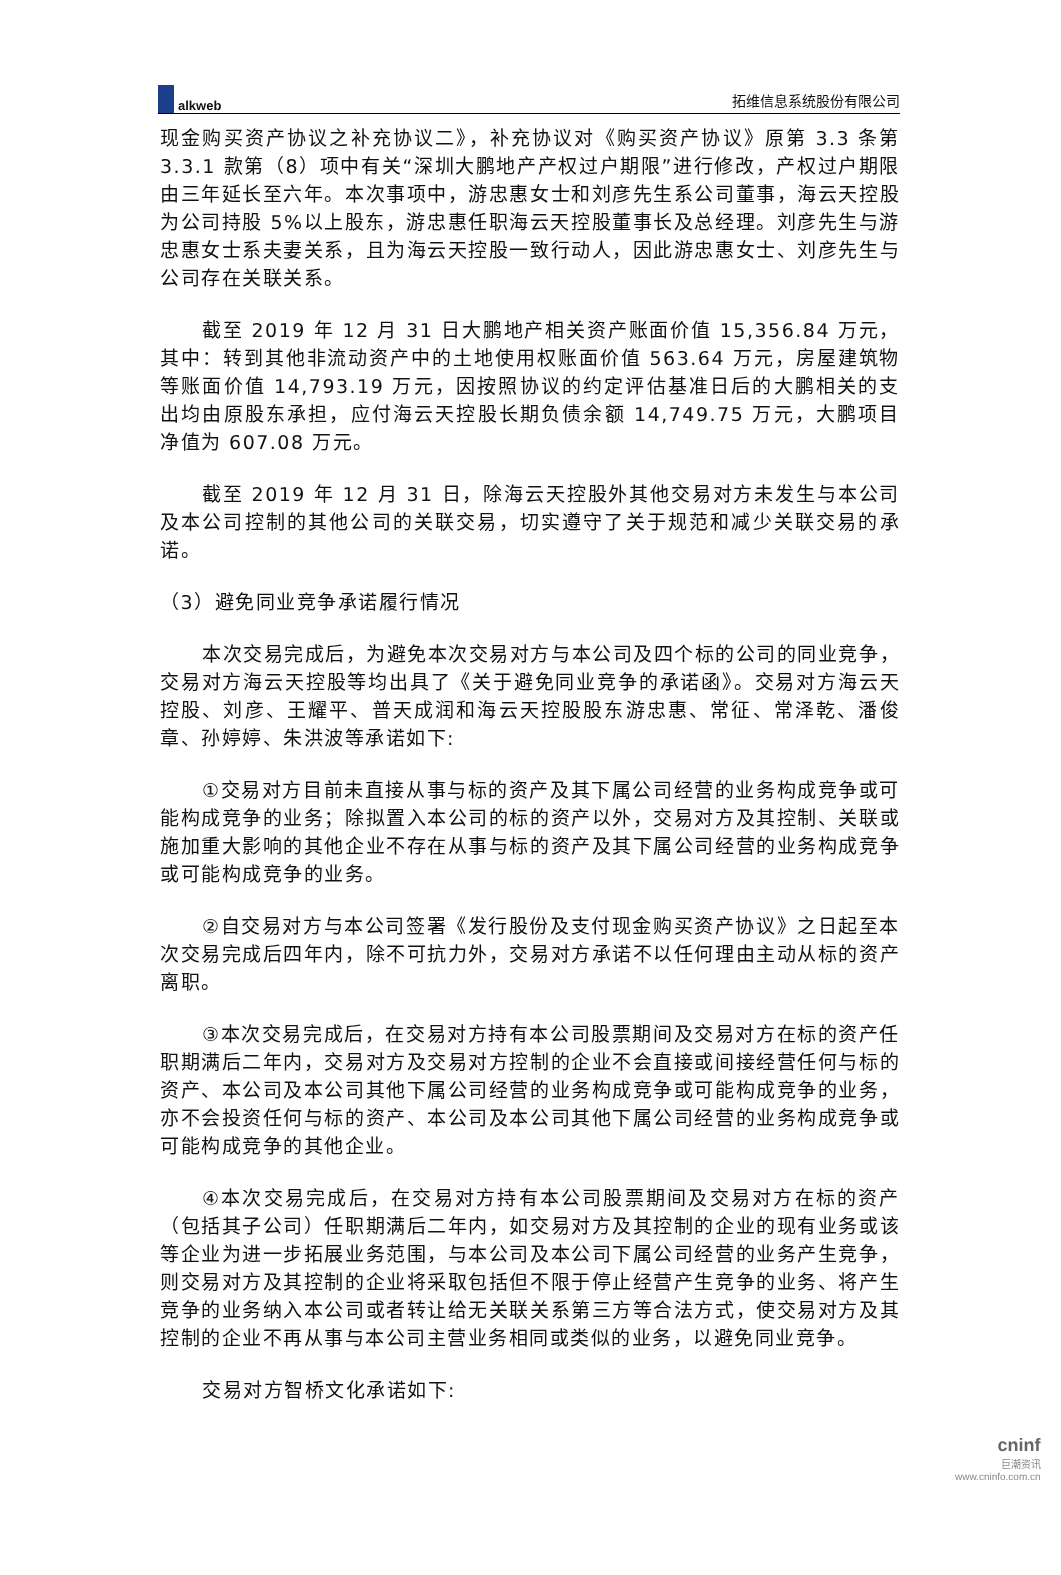alkweb
拓维信息系统股份有限公司
现金购买资产协议之补充协议二》，补充协议对《购买资产协议》原第 3.3 条第 3.3.1 款第（8）项中有关“深圳大鹏地产产权过户期限”进行修改，产权过户期限由三年延长至六年。本次事项中，游忠惠女士和刘彦先生系公司董事，海云天控股为公司持股 5%以上股东，游忠惠任职海云天控股董事长及总经理。刘彦先生与游忠惠女士系夫妻关系，且为海云天控股一致行动人，因此游忠惠女士、刘彦先生与公司存在关联关系。
截至 2019 年 12 月 31 日大鹏地产相关资产账面价值 15,356.84 万元，其中：转到其他非流动资产中的土地使用权账面价值 563.64 万元，房屋建筑物等账面价值 14,793.19 万元，因按照协议的约定评估基准日后的大鹏相关的支出均由原股东承担，应付海云天控股长期负债余额 14,749.75 万元，大鹏项目净值为 607.08 万元。
截至 2019 年 12 月 31 日，除海云天控股外其他交易对方未发生与本公司及本公司控制的其他公司的关联交易，切实遵守了关于规范和减少关联交易的承诺。
（3）避免同业竞争承诺履行情况
本次交易完成后，为避免本次交易对方与本公司及四个标的公司的同业竞争，交易对方海云天控股等均出具了《关于避免同业竞争的承诺函》。交易对方海云天控股、刘彦、王耀平、普天成润和海云天控股股东游忠惠、常征、常泽乾、潘俊章、孙婷婷、朱洪波等承诺如下:
①交易对方目前未直接从事与标的资产及其下属公司经营的业务构成竞争或可能构成竞争的业务；除拟置入本公司的标的资产以外，交易对方及其控制、关联或施加重大影响的其他企业不存在从事与标的资产及其下属公司经营的业务构成竞争或可能构成竞争的业务。
②自交易对方与本公司签署《发行股份及支付现金购买资产协议》之日起至本次交易完成后四年内，除不可抗力外，交易对方承诺不以任何理由主动从标的资产离职。
③本次交易完成后，在交易对方持有本公司股票期间及交易对方在标的资产任职期满后二年内，交易对方及交易对方控制的企业不会直接或间接经营任何与标的资产、本公司及本公司其他下属公司经营的业务构成竞争或可能构成竞争的业务，亦不会投资任何与标的资产、本公司及本公司其他下属公司经营的业务构成竞争或可能构成竞争的其他企业。
④本次交易完成后，在交易对方持有本公司股票期间及交易对方在标的资产（包括其子公司）任职期满后二年内，如交易对方及其控制的企业的现有业务或该等企业为进一步拓展业务范围，与本公司及本公司下属公司经营的业务产生竞争，则交易对方及其控制的企业将采取包括但不限于停止经营产生竞争的业务、将产生竞争的业务纳入本公司或者转让给无关联关系第三方等合法方式，使交易对方及其控制的企业不再从事与本公司主营业务相同或类似的业务，以避免同业竞争。
交易对方智桥文化承诺如下:
cninf
巨潮资讯
www.cninfo.com.cn